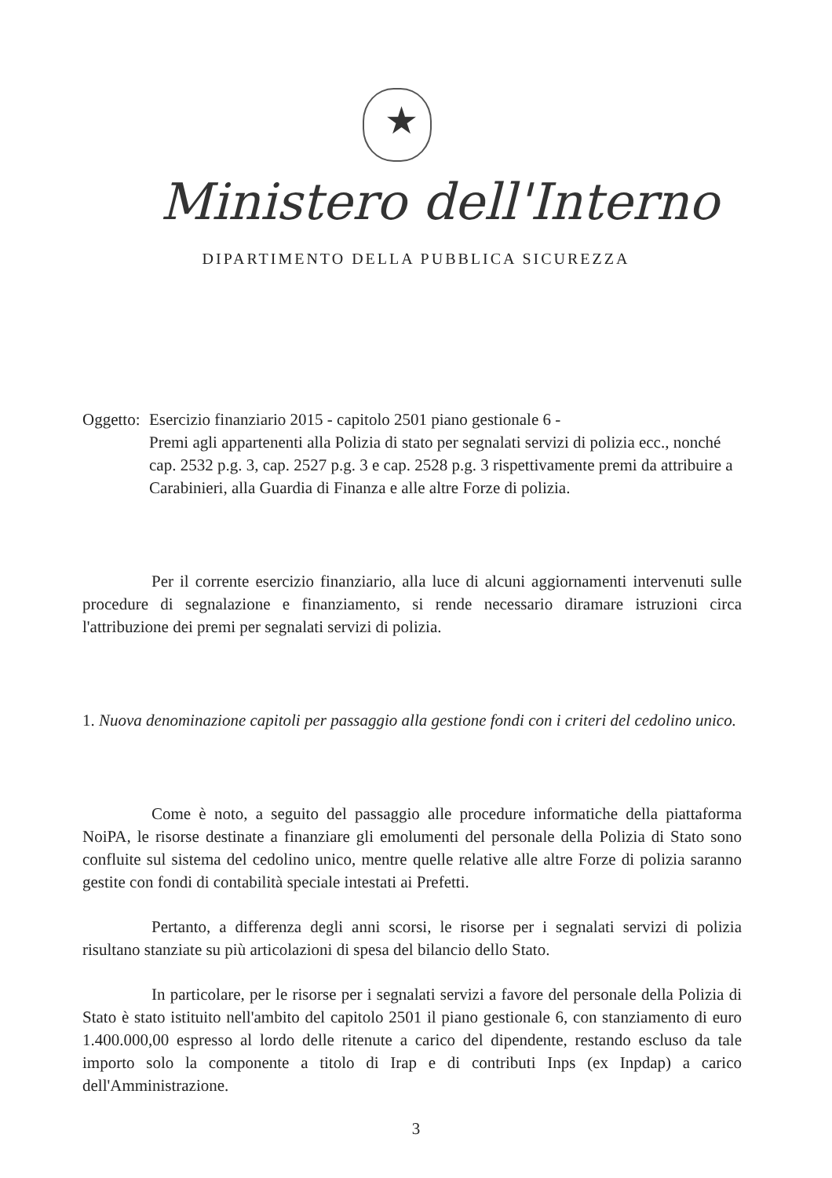★
Ministero dell'Interno
DIPARTIMENTO DELLA PUBBLICA SICUREZZA
Oggetto: Esercizio finanziario 2015 - capitolo 2501 piano gestionale 6 -
Premi agli appartenenti alla Polizia di stato per segnalati servizi di polizia ecc., nonché cap. 2532 p.g. 3, cap. 2527 p.g. 3 e cap. 2528 p.g. 3 rispettivamente premi da attribuire a Carabinieri, alla Guardia di Finanza e alle altre Forze di polizia.
Per il corrente esercizio finanziario, alla luce di alcuni aggiornamenti intervenuti sulle procedure di segnalazione e finanziamento, si rende necessario diramare istruzioni circa l'attribuzione dei premi per segnalati servizi di polizia.
1. Nuova denominazione capitoli per passaggio alla gestione fondi con i criteri del cedolino unico.
Come è noto, a seguito del passaggio alle procedure informatiche della piattaforma NoiPA, le risorse destinate a finanziare gli emolumenti del personale della Polizia di Stato sono confluite sul sistema del cedolino unico, mentre quelle relative alle altre Forze di polizia saranno gestite con fondi di contabilità speciale intestati ai Prefetti.
Pertanto, a differenza degli anni scorsi, le risorse per i segnalati servizi di polizia risultano stanziate su più articolazioni di spesa del bilancio dello Stato.
In particolare, per le risorse per i segnalati servizi a favore del personale della Polizia di Stato è stato istituito nell'ambito del capitolo 2501 il piano gestionale 6, con stanziamento di euro 1.400.000,00 espresso al lordo delle ritenute a carico del dipendente, restando escluso da tale importo solo la componente a titolo di Irap e di contributi Inps (ex Inpdap) a carico dell'Amministrazione.
3